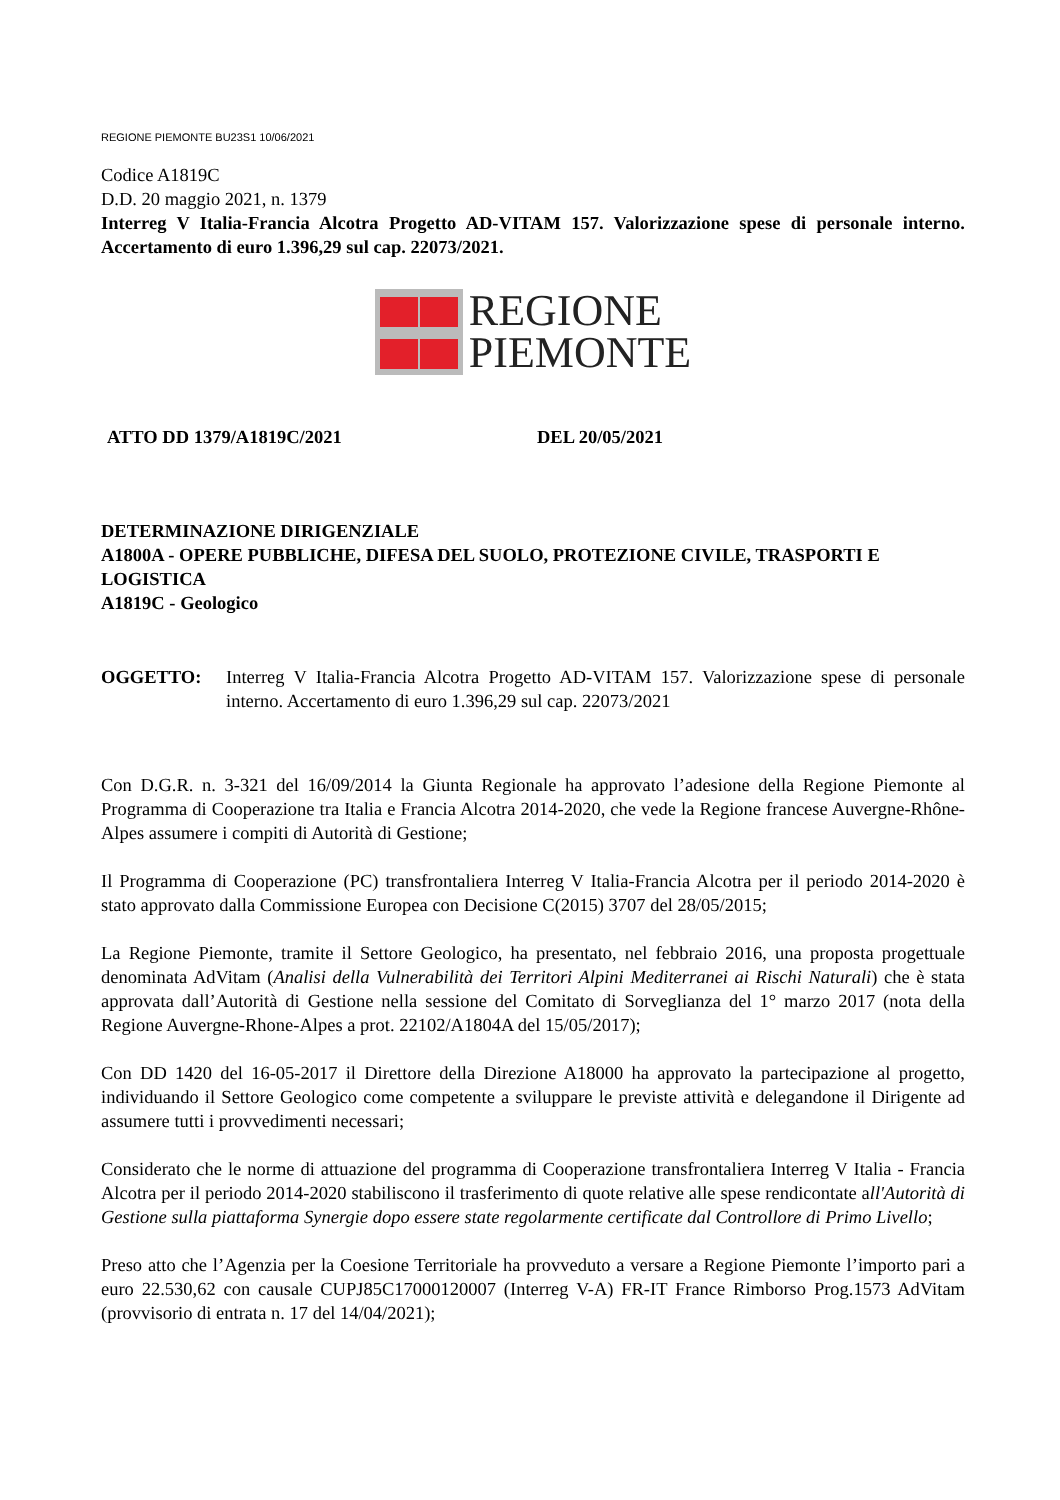REGIONE PIEMONTE BU23S1 10/06/2021
Codice A1819C
D.D. 20 maggio 2021, n. 1379
Interreg V Italia-Francia Alcotra Progetto AD-VITAM 157. Valorizzazione spese di personale interno. Accertamento di euro 1.396,29 sul cap. 22073/2021.
REGIONE
PIEMONTE
ATTO DD 1379/A1819C/2021 DEL 20/05/2021
DETERMINAZIONE DIRIGENZIALE
A1800A - OPERE PUBBLICHE, DIFESA DEL SUOLO, PROTEZIONE CIVILE, TRASPORTI E LOGISTICA
A1819C - Geologico
OGGETTO: Interreg V Italia-Francia Alcotra Progetto AD-VITAM 157. Valorizzazione spese di personale interno. Accertamento di euro 1.396,29 sul cap. 22073/2021
Con D.G.R. n. 3-321 del 16/09/2014 la Giunta Regionale ha approvato l’adesione della Regione Piemonte al Programma di Cooperazione tra Italia e Francia Alcotra 2014-2020, che vede la Regione francese Auvergne-Rhône-Alpes assumere i compiti di Autorità di Gestione;
Il Programma di Cooperazione (PC) transfrontaliera Interreg V Italia-Francia Alcotra per il periodo 2014-2020 è stato approvato dalla Commissione Europea con Decisione C(2015) 3707 del 28/05/2015;
La Regione Piemonte, tramite il Settore Geologico, ha presentato, nel febbraio 2016, una proposta progettuale denominata AdVitam (Analisi della Vulnerabilità dei Territori Alpini Mediterranei ai Rischi Naturali) che è stata approvata dall’Autorità di Gestione nella sessione del Comitato di Sorveglianza del 1° marzo 2017 (nota della Regione Auvergne-Rhone-Alpes a prot. 22102/A1804A del 15/05/2017);
Con DD 1420 del 16-05-2017 il Direttore della Direzione A18000 ha approvato la partecipazione al progetto, individuando il Settore Geologico come competente a sviluppare le previste attività e delegandone il Dirigente ad assumere tutti i provvedimenti necessari;
Considerato che le norme di attuazione del programma di Cooperazione transfrontaliera Interreg V Italia - Francia Alcotra per il periodo 2014-2020 stabiliscono il trasferimento di quote relative alle spese rendicontate all'Autorità di Gestione sulla piattaforma Synergie dopo essere state regolarmente certificate dal Controllore di Primo Livello;
Preso atto che l’Agenzia per la Coesione Territoriale ha provveduto a versare a Regione Piemonte l’importo pari a euro 22.530,62 con causale CUPJ85C17000120007 (Interreg V-A) FR-IT France Rimborso Prog.1573 AdVitam (provvisorio di entrata n. 17 del 14/04/2021);